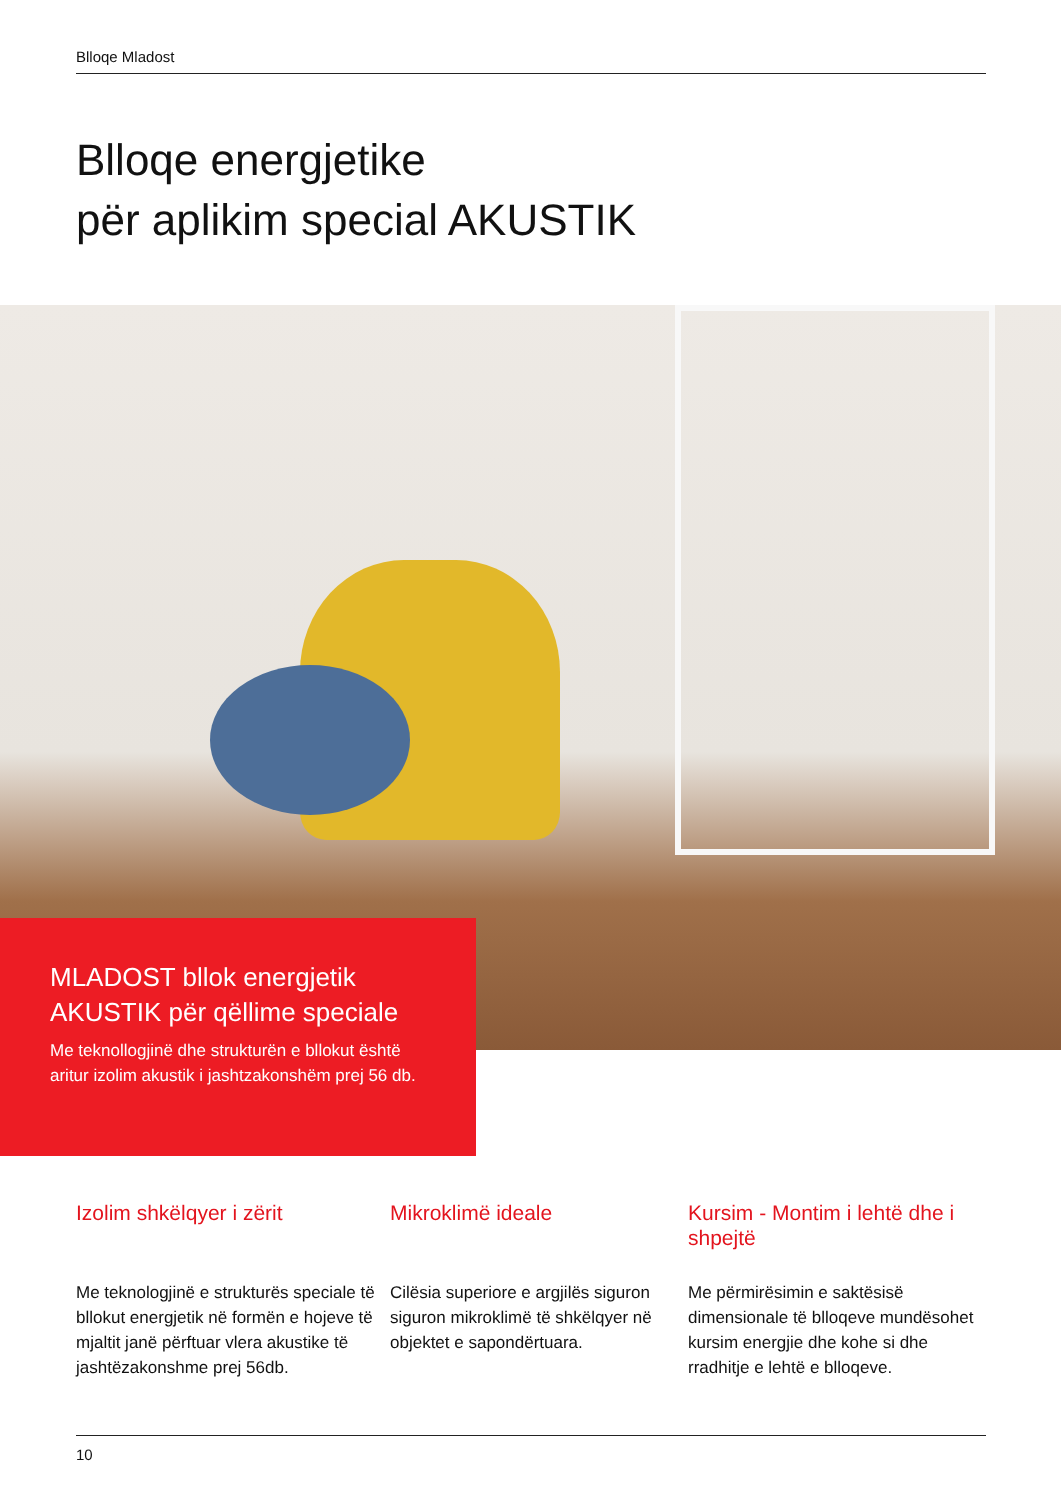Blloqe Mladost
Blloqe energjetike
për aplikim special AKUSTIK
MLADOST bllok energjetik
AKUSTIK për qëllime speciale
Me teknollogjinë dhe strukturën e bllokut është aritur izolim akustik i jashtzakonshëm prej 56 db.
Izolim shkëlqyer i zërit
Me teknologjinë e strukturës speciale të bllokut energjetik në formën e hojeve të mjaltit janë përftuar vlera akustike të jashtëzakonshme prej 56db.
Mikroklimë ideale
Cilësia superiore e argjilës siguron siguron mikroklimë të shkëlqyer në objektet e sapondërtuara.
Kursim - Montim i lehtë dhe i shpejtë
Me përmirësimin e saktësisë dimensionale të blloqeve mundësohet kursim energjie dhe kohe si dhe rradhitje e lehtë e blloqeve.
10